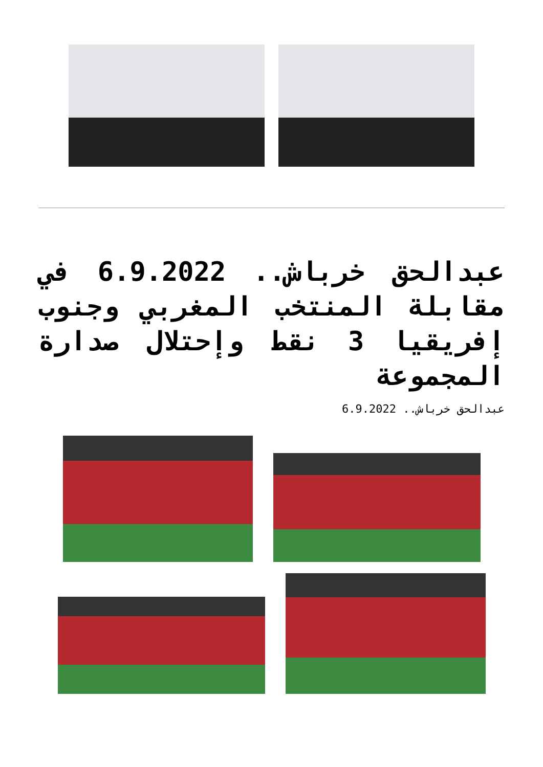عبدالحق خرباش.. 6.9.2022 في مقابلة المنتخب المغربي وجنوب إفريقيا 3 نقط وإحتلال صدارة المجموعة
عبدالحق خرباش.. 6.9.2022